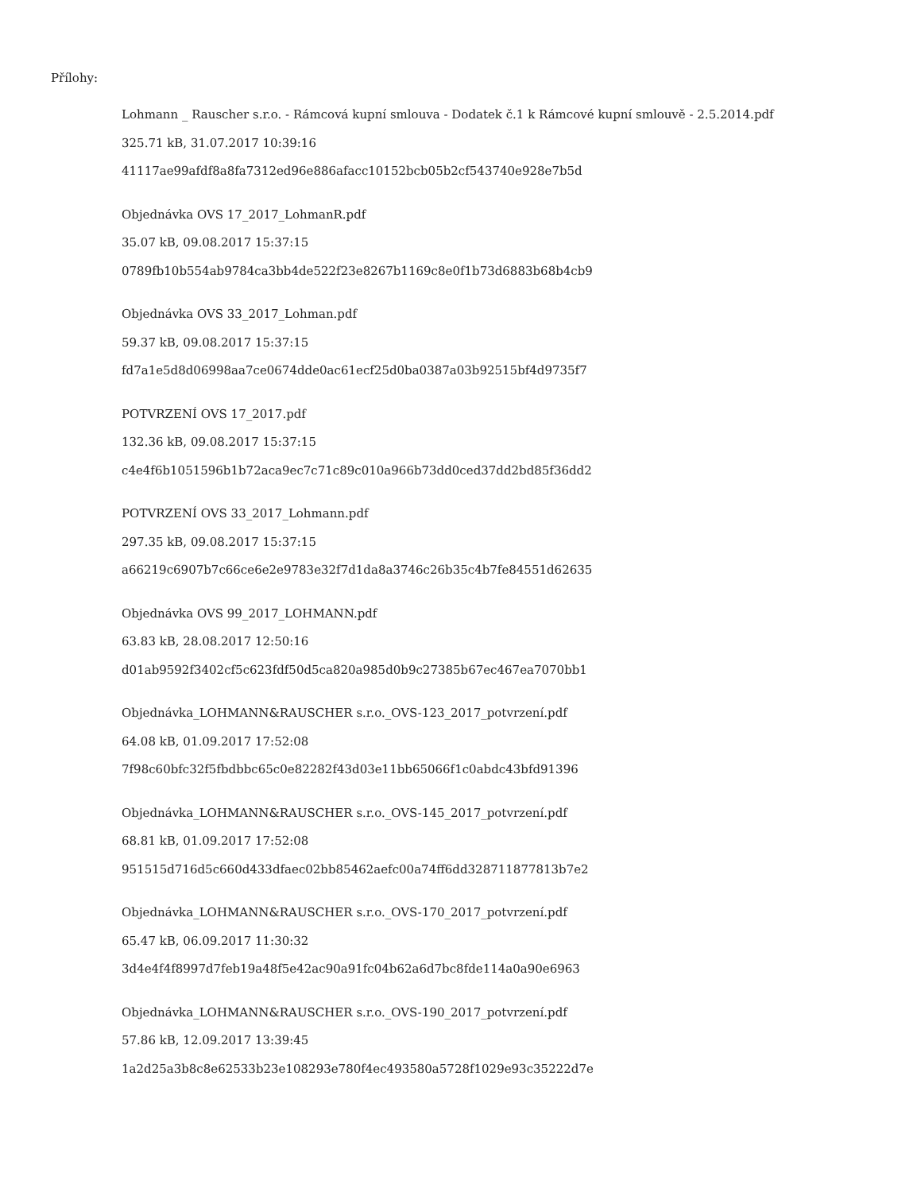Přílohy:
Lohmann _ Rauscher s.r.o. - Rámcová kupní smlouva - Dodatek č.1 k Rámcové kupní smlouvě - 2.5.2014.pdf
325.71 kB, 31.07.2017 10:39:16
41117ae99afdf8a8fa7312ed96e886afacc10152bcb05b2cf543740e928e7b5d
Objednávka OVS 17_2017_LohmanR.pdf
35.07 kB, 09.08.2017 15:37:15
0789fb10b554ab9784ca3bb4de522f23e8267b1169c8e0f1b73d6883b68b4cb9
Objednávka OVS 33_2017_Lohman.pdf
59.37 kB, 09.08.2017 15:37:15
fd7a1e5d8d06998aa7ce0674dde0ac61ecf25d0ba0387a03b92515bf4d9735f7
POTVRZENÍ OVS 17_2017.pdf
132.36 kB, 09.08.2017 15:37:15
c4e4f6b1051596b1b72aca9ec7c71c89c010a966b73dd0ced37dd2bd85f36dd2
POTVRZENÍ OVS 33_2017_Lohmann.pdf
297.35 kB, 09.08.2017 15:37:15
a66219c6907b7c66ce6e2e9783e32f7d1da8a3746c26b35c4b7fe84551d62635
Objednávka OVS 99_2017_LOHMANN.pdf
63.83 kB, 28.08.2017 12:50:16
d01ab9592f3402cf5c623fdf50d5ca820a985d0b9c27385b67ec467ea7070bb1
Objednávka_LOHMANN&RAUSCHER s.r.o._OVS-123_2017_potvrzení.pdf
64.08 kB, 01.09.2017 17:52:08
7f98c60bfc32f5fbdbbc65c0e82282f43d03e11bb65066f1c0abdc43bfd91396
Objednávka_LOHMANN&RAUSCHER s.r.o._OVS-145_2017_potvrzení.pdf
68.81 kB, 01.09.2017 17:52:08
951515d716d5c660d433dfaec02bb85462aefc00a74ff6dd328711877813b7e2
Objednávka_LOHMANN&RAUSCHER s.r.o._OVS-170_2017_potvrzení.pdf
65.47 kB, 06.09.2017 11:30:32
3d4e4f4f8997d7feb19a48f5e42ac90a91fc04b62a6d7bc8fde114a0a90e6963
Objednávka_LOHMANN&RAUSCHER s.r.o._OVS-190_2017_potvrzení.pdf
57.86 kB, 12.09.2017 13:39:45
1a2d25a3b8c8e62533b23e108293e780f4ec493580a5728f1029e93c35222d7e